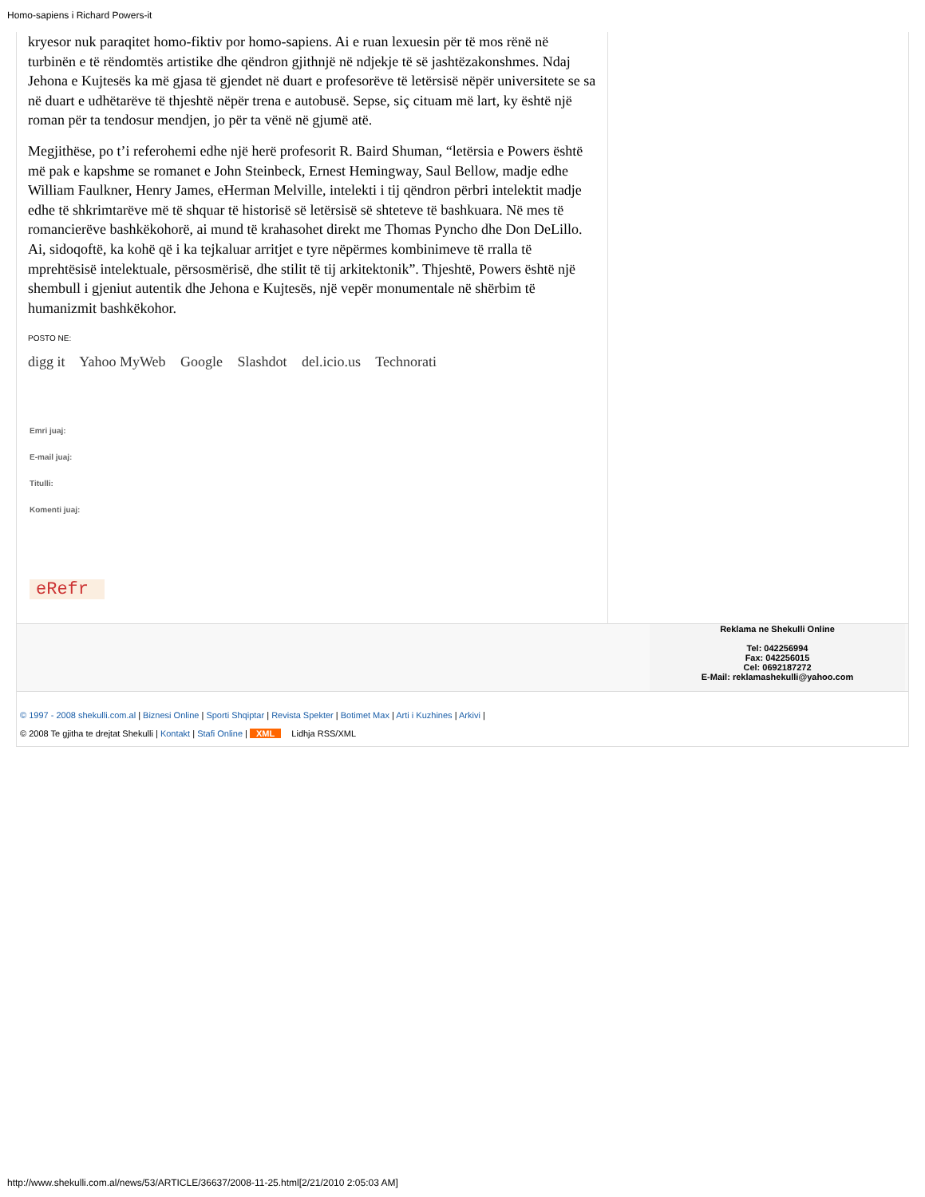Homo-sapiens i Richard Powers-it
kryesor nuk paraqitet homo-fiktiv por homo-sapiens. Ai e ruan lexuesin për të mos rënë në turbinën e të rëndomtës artistike dhe qëndron gjithnjë në ndjekje të së jashtëzakonshmes. Ndaj Jehona e Kujtesës ka më gjasa të gjendet në duart e profesorëve të letërsisë nëpër universitete se sa në duart e udhëtarëve të thjeshtë nëpër trena e autobusë. Sepse, siç cituam më lart, ky është një roman për ta tendosur mendjen, jo për ta vënë në gjumë atë.
Megjithëse, po t’i referohemi edhe një herë profesorit R. Baird Shuman, “letërsia e Powers është më pak e kapshme se romanet e John Steinbeck, Ernest Hemingway, Saul Bellow, madje edhe William Faulkner, Henry James, eHerman Melville, intelekti i tij qëndron përbri intelektit madje edhe të shkrimtarëve më të shquar të historisë së letërsisë së shteteve të bashkuara. Në mes të romancierëve bashkëkohorë, ai mund të krahasohet direkt me Thomas Pyncho dhe Don DeLillo. Ai, sidoqoftë, ka kohë që i ka tejkaluar arritjet e tyre nëpërmes kombinimeve të rralla të mprehtësisë intelektuale, përsosmërisë, dhe stilit të tij arkitektonik”. Thjeshtë, Powers është një shembull i gjeniut autentik dhe Jehona e Kujtesës, një vepër monumentale në shërbim të humanizmit bashkëkohor.
POSTO NE:
digg it Yahoo MyWeb Google Slashdot del.icio.us Technorati
Emri juaj:
E-mail juaj:
Titulli:
Komenti juaj:
eRefr
Reklama ne Shekulli Online
Tel: 042256994
Fax: 042256015
Cel: 0692187272
E-Mail: reklamashekulli@yahoo.com
© 1997 - 2008 shekulli.com.al | Biznesi Online | Sporti Shqiptar | Revista Spekter | Botimet Max | Arti i Kuzhines | Arkivi |
© 2008 Te gjitha te drejtat Shekulli | Kontakt | Stafi Online | XML Lidhja RSS/XML
http://www.shekulli.com.al/news/53/ARTICLE/36637/2008-11-25.html[2/21/2010 2:05:03 AM]